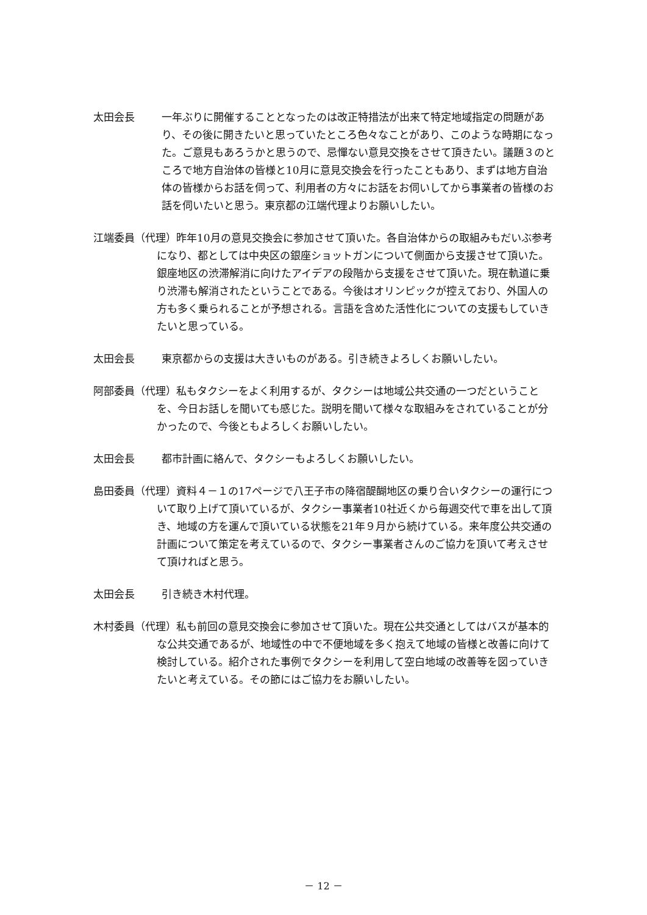太田会長 一年ぶりに開催することとなったのは改正特措法が出来て特定地域指定の問題があり、その後に開きたいと思っていたところ色々なことがあり、このような時期になった。ご意見もあろうかと思うので、忌憚ない意見交換をさせて頂きたい。議題３のところで地方自治体の皆様と10月に意見交換会を行ったこともあり、まずは地方自治体の皆様からお話を伺って、利用者の方々にお話をお伺いしてから事業者の皆様のお話を伺いたいと思う。東京都の江端代理よりお願いしたい。
江端委員（代理）昨年10月の意見交換会に参加させて頂いた。各自治体からの取組みもだいぶ参考になり、都としては中央区の銀座ショットガンについて側面から支援させて頂いた。銀座地区の渋滞解消に向けたアイデアの段階から支援をさせて頂いた。現在軌道に乗り渋滞も解消されたということである。今後はオリンピックが控えており、外国人の方も多く乗られることが予想される。言語を含めた活性化についての支援もしていきたいと思っている。
太田会長 東京都からの支援は大きいものがある。引き続きよろしくお願いしたい。
阿部委員（代理）私もタクシーをよく利用するが、タクシーは地域公共交通の一つだということを、今日お話しを聞いても感じた。説明を聞いて様々な取組みをされていることが分かったので、今後ともよろしくお願いしたい。
太田会長 都市計画に絡んで、タクシーもよろしくお願いしたい。
島田委員（代理）資料４－１の17ページで八王子市の降宿醍醐地区の乗り合いタクシーの運行について取り上げて頂いているが、タクシー事業者10社近くから毎週交代で車を出して頂き、地域の方を運んで頂いている状態を21年９月から続けている。来年度公共交通の計画について策定を考えているので、タクシー事業者さんのご協力を頂いて考えさせて頂ければと思う。
太田会長 引き続き木村代理。
木村委員（代理）私も前回の意見交換会に参加させて頂いた。現在公共交通としてはバスが基本的な公共交通であるが、地域性の中で不便地域を多く抱えて地域の皆様と改善に向けて検討している。紹介された事例でタクシーを利用して空白地域の改善等を図っていきたいと考えている。その節にはご協力をお願いしたい。
－ 12 －